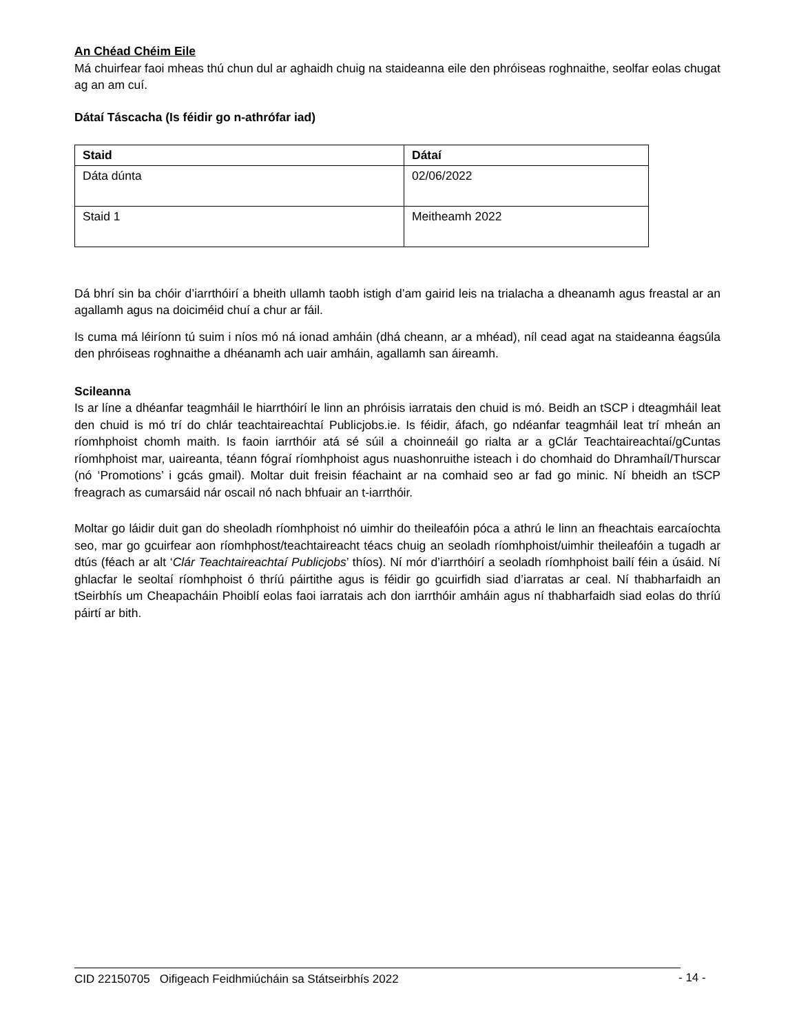An Chéad Chéim Eile
Má chuirfear faoi mheas thú chun dul ar aghaidh chuig na staideanna eile den phróiseas roghnaithe, seolfar eolas chugat ag an am cuí.
Dátaí Táscacha (Is féidir go n-athrófar iad)
| Staid | Dátaí |
| --- | --- |
| Dáta dúnta | 02/06/2022 |
| Staid 1 | Meitheamh 2022 |
Dá bhrí sin ba chóir d’iarrthóirí a bheith ullamh taobh istigh d’am gairid leis na trialacha a dheanamh agus freastal ar an agallamh agus na doiciméid chuí a chur ar fáil.
Is cuma má léiríonn tú suim i níos mó ná ionad amháin (dhá cheann, ar a mhéad), níl cead agat na staideanna éagsúla den phróiseas roghnaithe a dhéanamh ach uair amháin, agallamh san áireamh.
Scileanna
Is ar líne a dhéanfar teagmháil le hiarrthóirí le linn an phróisis iarratais den chuid is mó. Beidh an tSCP i dteagmháil leat den chuid is mó trí do chlár teachtaireachtaí Publicjobs.ie. Is féidir, áfach, go ndéanfar teagmháil leat trí mheán an ríomhphoist chomh maith. Is faoin iarrthóir atá sé súil a choinneáil go rialta ar a gClár Teachtaireachtaí/gCuntas ríomhphoist mar, uaireanta, téann fógraí ríomhphoist agus nuashonruithe isteach i do chomhaid do Dhramhaíl/Thurscar (nó ‘Promotions’ i gcás gmail). Moltar duit freisin féachaint ar na comhaid seo ar fad go minic. Ní bheidh an tSCP freagrach as cumarsáid nár oscail nó nach bhfuair an t-iarrthóir.
Moltar go láidir duit gan do sheoladh ríomhphoist nó uimhir do theileafóin póca a athrú le linn an fheachtais earcaíochta seo, mar go gcuirfear aon ríomhphost/teachtaireacht téacs chuig an seoladh ríomhphoist/uimhir theileafóin a tugadh ar dtús (féach ar alt ‘Clár Teachtaireachtaí Publicjobs’ thíos). Ní mór d’iarrthóirí a seoladh ríomhphoist bailí féin a úsáid. Ní ghlacfar le seoltaí ríomhphoist ó thríú páirtithe agus is féidir go gcuirfidh siad d’iarratas ar ceal. Ní thabharfaidh an tSeirbhís um Cheapacháin Phoiblí eolas faoi iarratais ach don iarrthóir amháin agus ní thabharfaidh siad eolas do thríú páirtí ar bith.
CID 22150705 Oifigeach Feidhmiúcháin sa Státseirbhís 2022 - 14 -